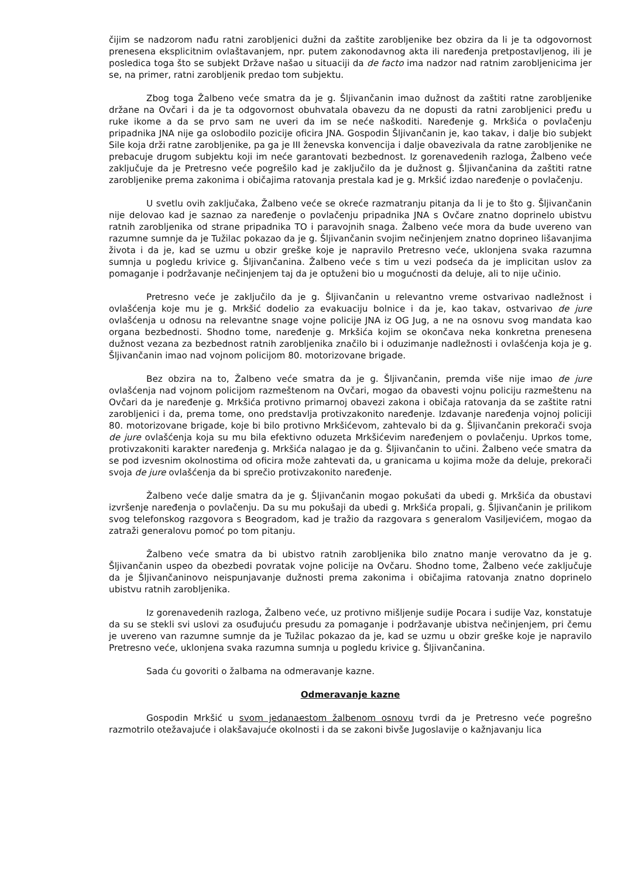čijim se nadzorom nađu ratni zarobljenici dužni da zaštite zarobljenike bez obzira da li je ta odgovornost prenesena eksplicitnim ovlaštavanjem, npr. putem zakonodavnog akta ili naređenja pretpostavljenog, ili je posledica toga što se subjekt Države našao u situaciji da de facto ima nadzor nad ratnim zarobljenicima jer se, na primer, ratni zarobljenik predao tom subjektu.
Zbog toga Žalbeno veće smatra da je g. Šljivančanin imao dužnost da zaštiti ratne zarobljenike držane na Ovčari i da je ta odgovornost obuhvatala obavezu da ne dopusti da ratni zarobljenici pređu u ruke ikome a da se prvo sam ne uveri da im se neće naškoditi. Naređenje g. Mrkšića o povlačenju pripadnika JNA nije ga oslobodilo pozicije oficira JNA. Gospodin Šljivančanin je, kao takav, i dalje bio subjekt Sile koja drži ratne zarobljenike, pa ga je III ženevska konvencija i dalje obavezivala da ratne zarobljenike ne prebacuje drugom subjektu koji im neće garantovati bezbednost. Iz gorenavedenih razloga, Žalbeno veće zaključuje da je Pretresno veće pogrešilo kad je zaključilo da je dužnost g. Šljivančanina da zaštiti ratne zarobljenike prema zakonima i običajima ratovanja prestala kad je g. Mrkšić izdao naređenje o povlačenju.
U svetlu ovih zaključaka, Žalbeno veće se okreće razmatranju pitanja da li je to što g. Šljivančanin nije delovao kad je saznao za naređenje o povlačenju pripadnika JNA s Ovčare znatno doprinelo ubistvu ratnih zarobljenika od strane pripadnika TO i paravojnih snaga. Žalbeno veće mora da bude uvereno van razumne sumnje da je Tužilac pokazao da je g. Šljivančanin svojim nečinjenjem znatno doprineo lišavanjima života i da je, kad se uzmu u obzir greške koje je napravilo Pretresno veće, uklonjena svaka razumna sumnja u pogledu krivice g. Šljivančanina. Žalbeno veće s tim u vezi podseća da je implicitan uslov za pomaganje i podržavanje nečinjenjem taj da je optuženi bio u mogućnosti da deluje, ali to nije učinio.
Pretresno veće je zaključilo da je g. Šljivančanin u relevantno vreme ostvarivao nadležnost i ovlašćenja koje mu je g. Mrkšić dodelio za evakuaciju bolnice i da je, kao takav, ostvarivao de jure ovlašćenja u odnosu na relevantne snage vojne policije JNA iz OG Jug, a ne na osnovu svog mandata kao organa bezbednosti. Shodno tome, naređenje g. Mrkšića kojim se okončava neka konkretna prenesena dužnost vezana za bezbednost ratnih zarobljenika značilo bi i oduzimanje nadležnosti i ovlašćenja koja je g. Šljivančanin imao nad vojnom policijom 80. motorizovane brigade.
Bez obzira na to, Žalbeno veće smatra da je g. Šljivančanin, premda više nije imao de jure ovlašćenja nad vojnom policijom razmeštenom na Ovčari, mogao da obavesti vojnu policiju razmeštenu na Ovčari da je naređenje g. Mrkšića protivno primarnoj obavezi zakona i običaja ratovanja da se zaštite ratni zarobljenici i da, prema tome, ono predstavlja protivzakonito naređenje. Izdavanje naređenja vojnoj policiji 80. motorizovane brigade, koje bi bilo protivno Mrkšićevom, zahtevalo bi da g. Šljivančanin prekorači svoja de jure ovlašćenja koja su mu bila efektivno oduzeta Mrkšićevim naređenjem o povlačenju. Uprkos tome, protivzakoniti karakter naređenja g. Mrkšića nalagao je da g. Šljivančanin to učini. Žalbeno veće smatra da se pod izvesnim okolnostima od oficira može zahtevati da, u granicama u kojima može da deluje, prekorači svoja de jure ovlašćenja da bi sprečio protivzakonito naređenje.
Žalbeno veće dalje smatra da je g. Šljivančanin mogao pokušati da ubedi g. Mrkšića da obustavi izvršenje naređenja o povlačenju. Da su mu pokušaji da ubedi g. Mrkšića propali, g. Šljivančanin je prilikom svog telefonskog razgovora s Beogradom, kad je tražio da razgovara s generalom Vasiljevićem, mogao da zatraži generalovu pomoć po tom pitanju.
Žalbeno veće smatra da bi ubistvo ratnih zarobljenika bilo znatno manje verovatno da je g. Šljivančanin uspeo da obezbedi povratak vojne policije na Ovčaru. Shodno tome, Žalbeno veće zaključuje da je Šljivančaninovo neispunjavanje dužnosti prema zakonima i običajima ratovanja znatno doprinelo ubistvu ratnih zarobljenika.
Iz gorenavedenih razloga, Žalbeno veće, uz protivno mišljenje sudije Pocara i sudije Vaz, konstatuje da su se stekli svi uslovi za osuđujuću presudu za pomaganje i podržavanje ubistva nečinjenjem, pri čemu je uvereno van razumne sumnje da je Tužilac pokazao da je, kad se uzmu u obzir greške koje je napravilo Pretresno veće, uklonjena svaka razumna sumnja u pogledu krivice g. Šljivančanina.
Sada ću govoriti o žalbama na odmeravanje kazne.
Odmeravanje kazne
Gospodin Mrkšić u svom jedanaestom žalbenom osnovu tvrdi da je Pretresno veće pogrešno razmotrilo otežavajuće i olakšavajuće okolnosti i da se zakoni bivše Jugoslavije o kažnjavanju lica